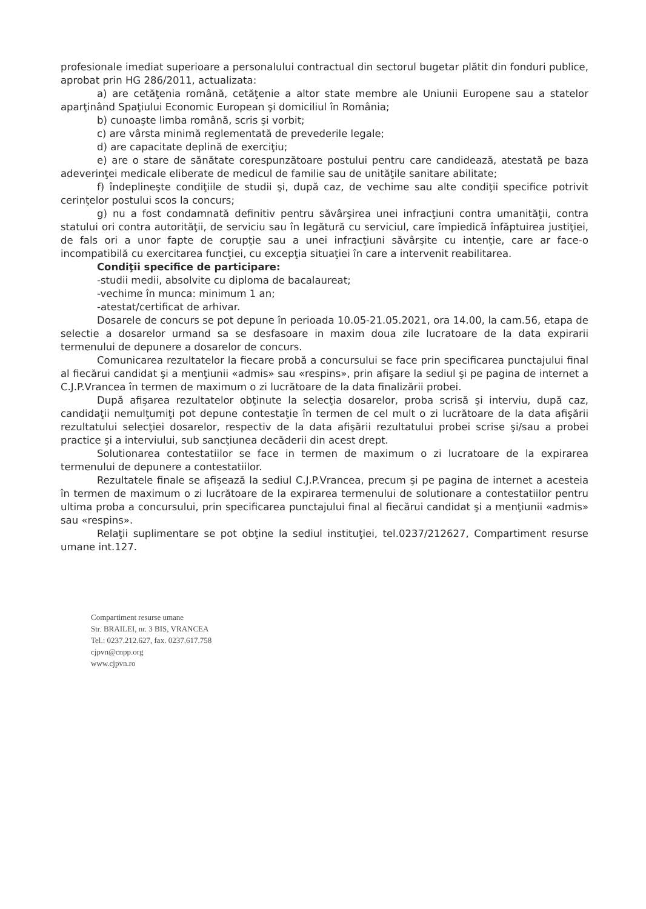profesionale imediat superioare a personalului contractual din sectorul bugetar plătit din fonduri publice, aprobat prin HG 286/2011, actualizata:
a) are cetăţenia română, cetăţenie a altor state membre ale Uniunii Europene sau a statelor aparţinând Spaţiului Economic European şi domiciliul în România;
b) cunoaşte limba română, scris şi vorbit;
c) are vârsta minimă reglementată de prevederile legale;
d) are capacitate deplină de exerciţiu;
e) are o stare de sănătate corespunzătoare postului pentru care candidează, atestată pe baza adeverinţei medicale eliberate de medicul de familie sau de unităţile sanitare abilitate;
f) îndeplineşte condiţiile de studii şi, după caz, de vechime sau alte condiţii specifice potrivit cerinţelor postului scos la concurs;
g) nu a fost condamnată definitiv pentru săvârşirea unei infracţiuni contra umanităţii, contra statului ori contra autorităţii, de serviciu sau în legătură cu serviciul, care împiedică înfăptuirea justiţiei, de fals ori a unor fapte de corupţie sau a unei infracţiuni săvârşite cu intenţie, care ar face-o incompatibilă cu exercitarea funcţiei, cu excepţia situaţiei în care a intervenit reabilitarea.
Condiţii specifice de participare:
-studii medii, absolvite cu diploma de bacalaureat;
-vechime în munca: minimum 1 an;
-atestat/certificat de arhivar.
Dosarele de concurs se pot depune în perioada 10.05-21.05.2021, ora 14.00, la cam.56, etapa de selectie a dosarelor urmand sa se desfasoare in maxim doua zile lucratoare de la data expirarii termenului de depunere a dosarelor de concurs.
Comunicarea rezultatelor la fiecare probă a concursului se face prin specificarea punctajului final al fiecărui candidat şi a menţiunii «admis» sau «respins», prin afişare la sediul şi pe pagina de internet a C.J.P.Vrancea în termen de maximum o zi lucrătoare de la data finalizării probei.
După afişarea rezultatelor obţinute la selecţia dosarelor, proba scrisă şi interviu, după caz, candidaţii nemulţumiţi pot depune contestaţie în termen de cel mult o zi lucrătoare de la data afişării rezultatului selecţiei dosarelor, respectiv de la data afişării rezultatului probei scrise şi/sau a probei practice şi a interviului, sub sancţiunea decăderii din acest drept.
Solutionarea contestatiilor se face in termen de maximum o zi lucratoare de la expirarea termenului de depunere a contestatiilor.
Rezultatele finale se afişează la sediul C.J.P.Vrancea, precum şi pe pagina de internet a acesteia în termen de maximum o zi lucrătoare de la expirarea termenului de solutionare a contestatiilor pentru ultima proba a concursului, prin specificarea punctajului final al fiecărui candidat şi a menţiunii «admis» sau «respins».
Relaţii suplimentare se pot obţine la sediul instituţiei, tel.0237/212627, Compartiment resurse umane int.127.
Compartiment resurse umane
Str. BRAILEI, nr. 3 BIS, VRANCEA
Tel.: 0237.212.627, fax. 0237.617.758
cjpvn@cnpp.org
www.cjpvn.ro